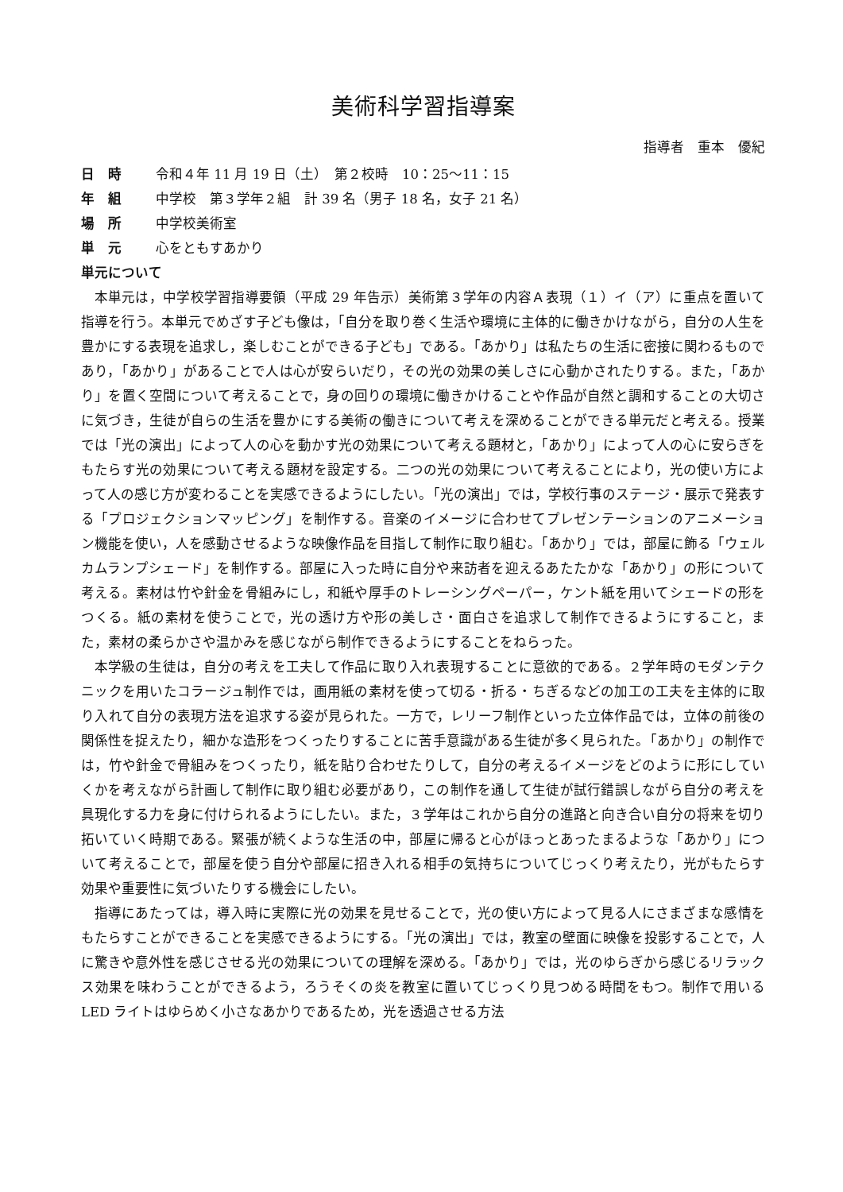美術科学習指導案
指導者　重本　優紀
日　時 令和４年 11 月 19 日（土）　第２校時　10：25～11：15
年　組 中学校　第３学年２組　計 39 名（男子 18 名，女子 21 名）
場　所 中学校美術室
単　元 心をともすあかり
単元について
本単元は，中学校学習指導要領（平成 29 年告示）美術第３学年の内容Ａ表現（１）イ（ア）に重点を置いて指導を行う。本単元でめざす子ども像は，「自分を取り巻く生活や環境に主体的に働きかけながら，自分の人生を豊かにする表現を追求し，楽しむことができる子ども」である。「あかり」は私たちの生活に密接に関わるものであり，「あかり」があることで人は心が安らいだり，その光の効果の美しさに心動かされたりする。また，「あかり」を置く空間について考えることで，身の回りの環境に働きかけることや作品が自然と調和することの大切さに気づき，生徒が自らの生活を豊かにする美術の働きについて考えを深めることができる単元だと考える。授業では「光の演出」によって人の心を動かす光の効果について考える題材と，「あかり」によって人の心に安らぎをもたらす光の効果について考える題材を設定する。二つの光の効果について考えることにより，光の使い方によって人の感じ方が変わることを実感できるようにしたい。「光の演出」では，学校行事のステージ・展示で発表する「プロジェクションマッピング」を制作する。音楽のイメージに合わせてプレゼンテーションのアニメーション機能を使い，人を感動させるような映像作品を目指して制作に取り組む。「あかり」では，部屋に飾る「ウェルカムランプシェード」を制作する。部屋に入った時に自分や来訪者を迎えるあたたかな「あかり」の形について考える。素材は竹や針金を骨組みにし，和紙や厚手のトレーシングペーパー，ケント紙を用いてシェードの形をつくる。紙の素材を使うことで，光の透け方や形の美しさ・面白さを追求して制作できるようにすること，また，素材の柔らかさや温かみを感じながら制作できるようにすることをねらった。
本学級の生徒は，自分の考えを工夫して作品に取り入れ表現することに意欲的である。２学年時のモダンテクニックを用いたコラージュ制作では，画用紙の素材を使って切る・折る・ちぎるなどの加工の工夫を主体的に取り入れて自分の表現方法を追求する姿が見られた。一方で，レリーフ制作といった立体作品では，立体の前後の関係性を捉えたり，細かな造形をつくったりすることに苦手意識がある生徒が多く見られた。「あかり」の制作では，竹や針金で骨組みをつくったり，紙を貼り合わせたりして，自分の考えるイメージをどのように形にしていくかを考えながら計画して制作に取り組む必要があり，この制作を通して生徒が試行錯誤しながら自分の考えを具現化する力を身に付けられるようにしたい。また，３学年はこれから自分の進路と向き合い自分の将来を切り拓いていく時期である。緊張が続くような生活の中，部屋に帰ると心がほっとあったまるような「あかり」について考えることで，部屋を使う自分や部屋に招き入れる相手の気持ちについてじっくり考えたり，光がもたらす効果や重要性に気づいたりする機会にしたい。
指導にあたっては，導入時に実際に光の効果を見せることで，光の使い方によって見る人にさまざまな感情をもたらすことができることを実感できるようにする。「光の演出」では，教室の壁面に映像を投影することで，人に驚きや意外性を感じさせる光の効果についての理解を深める。「あかり」では，光のゆらぎから感じるリラックス効果を味わうことができるよう，ろうそくの炎を教室に置いてじっくり見つめる時間をもつ。制作で用いる LED ライトはゆらめく小さなあかりであるため，光を透過させる方法